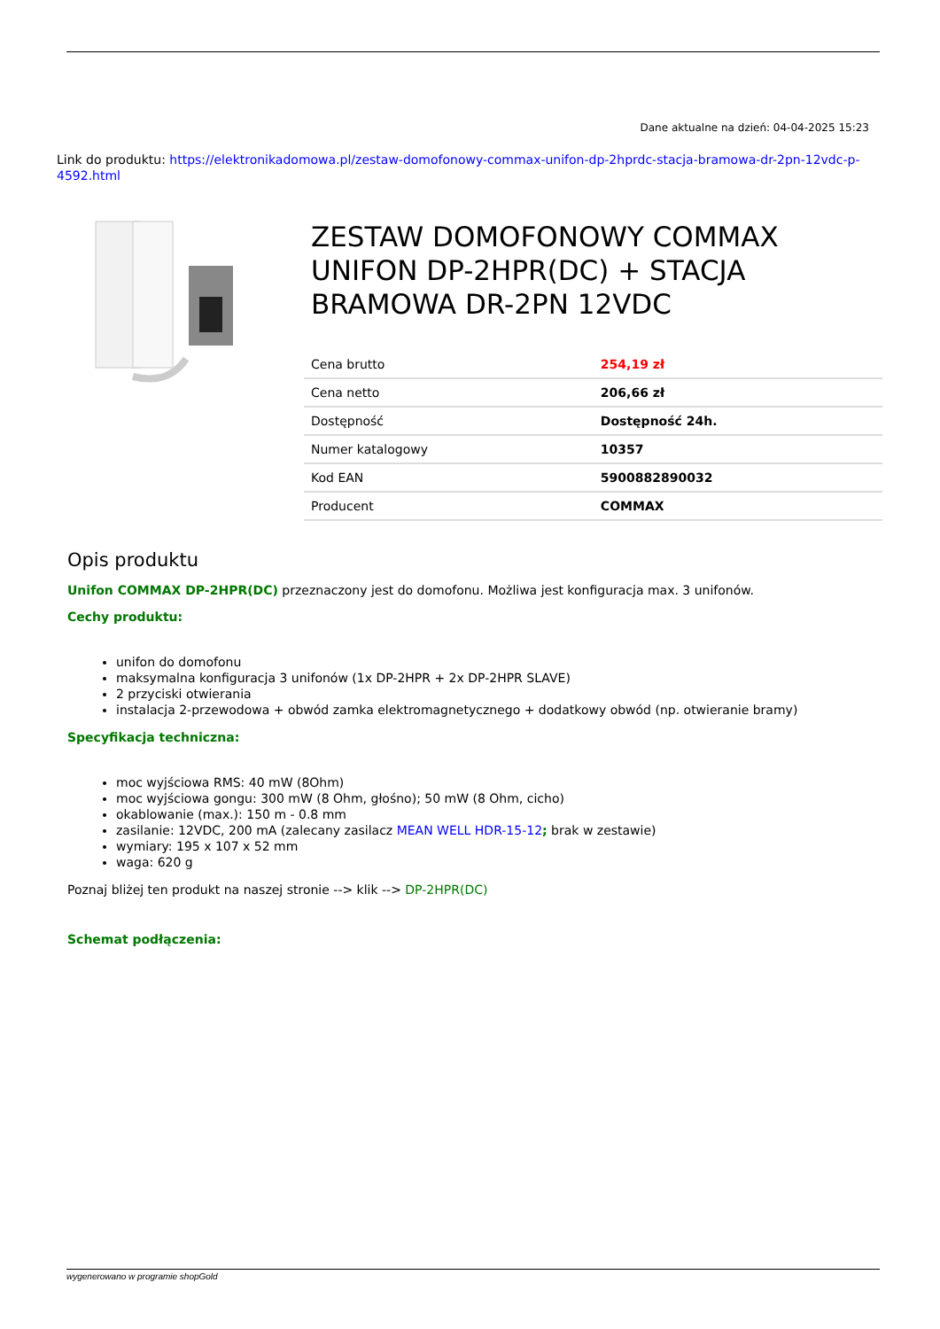Dane aktualne na dzień: 04-04-2025 15:23
Link do produktu: https://elektronikadomowa.pl/zestaw-domofonowy-commax-unifon-dp-2hprdc-stacja-bramowa-dr-2pn-12vdc-p-4592.html
ZESTAW DOMOFONOWY COMMAX UNIFON DP-2HPR(DC) + STACJA BRAMOWA DR-2PN 12VDC
| Cena brutto | 254,19 zł |
| Cena netto | 206,66 zł |
| Dostępność | Dostępność 24h. |
| Numer katalogowy | 10357 |
| Kod EAN | 5900882890032 |
| Producent | COMMAX |
Opis produktu
Unifon COMMAX DP-2HPR(DC) przeznaczony jest do domofonu. Możliwa jest konfiguracja max. 3 unifonów.
Cechy produktu:
unifon do domofonu
maksymalna konfiguracja 3 unifonów (1x DP-2HPR + 2x DP-2HPR SLAVE)
2 przyciski otwierania
instalacja 2-przewodowa + obwód zamka elektromagnetycznego + dodatkowy obwód (np. otwieranie bramy)
Specyfikacja techniczna:
moc wyjściowa RMS: 40 mW (8Ohm)
moc wyjściowa gongu: 300 mW (8 Ohm, głośno); 50 mW (8 Ohm, cicho)
okablowanie (max.): 150 m - 0.8 mm
zasilanie: 12VDC, 200 mA (zalecany zasilacz MEAN WELL HDR-15-12; brak w zestawie)
wymiary: 195 x 107 x 52 mm
waga: 620 g
Poznaj bliżej ten produkt na naszej stronie --> klik --> DP-2HPR(DC)
Schemat podłączenia:
wygenerowano w programie shopGold